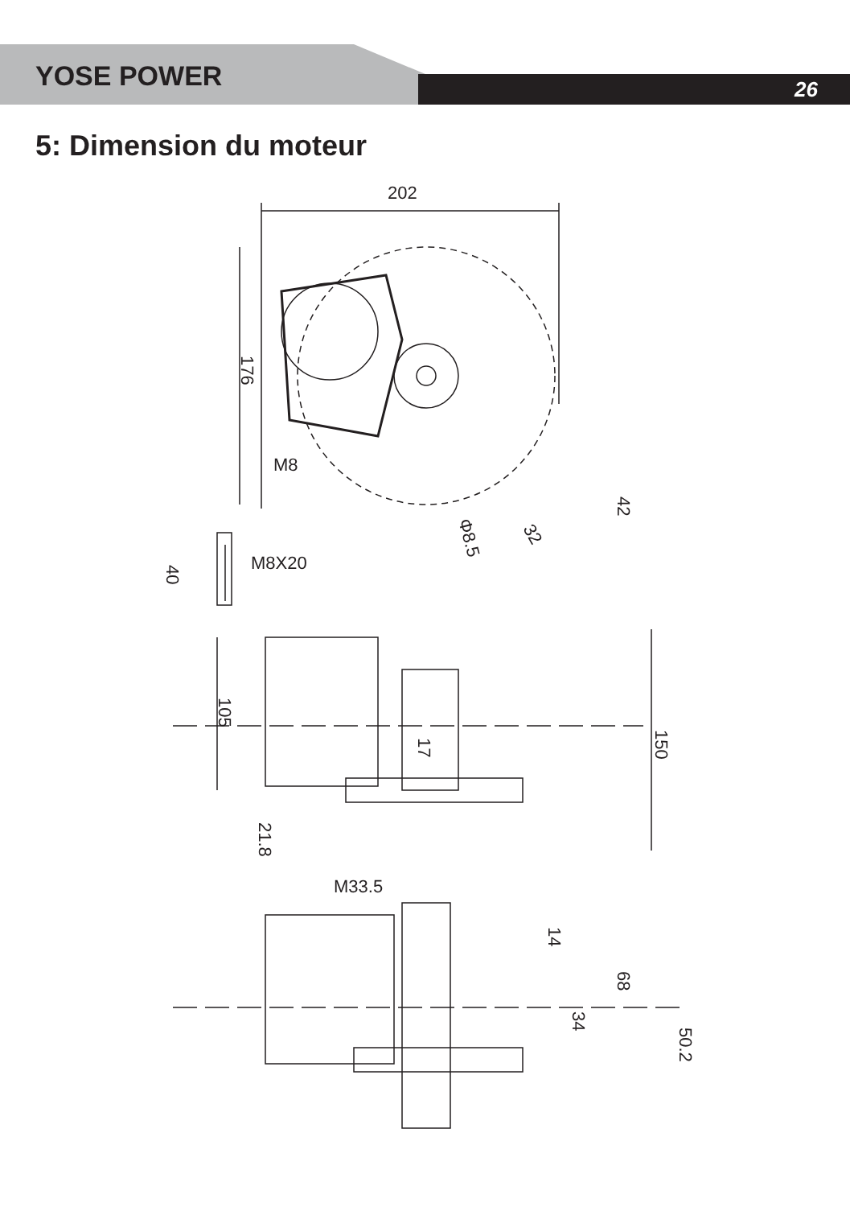YOSE POWER
26
5: Dimension du moteur
202
176
M8
42
Φ8.5
32
M8X20
40
105
17
150
21.8
M33.5
14
68
34
50.2